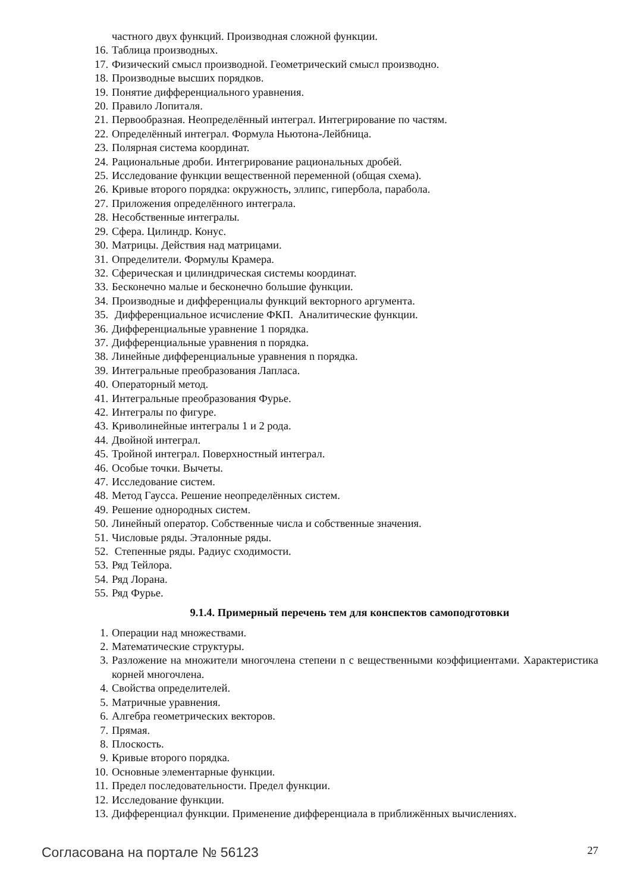частного двух функций. Производная сложной функции.
16. Таблица производных.
17. Физический смысл производной. Геометрический смысл производно.
18. Производные высших порядков.
19. Понятие дифференциального уравнения.
20. Правило Лопиталя.
21. Первообразная. Неопределённый интеграл. Интегрирование по частям.
22. Определённый интеграл. Формула Ньютона-Лейбница.
23. Полярная система координат.
24. Рациональные дроби. Интегрирование рациональных дробей.
25. Исследование функции вещественной переменной (общая схема).
26. Кривые второго порядка: окружность, эллипс, гипербола, парабола.
27. Приложения определённого интеграла.
28. Несобственные интегралы.
29. Сфера. Цилиндр. Конус.
30. Матрицы. Действия над матрицами.
31. Определители. Формулы Крамера.
32. Сферическая и цилиндрическая системы координат.
33. Бесконечно малые и бесконечно большие функции.
34. Производные и дифференциалы функций векторного аргумента.
35. Дифференциальное исчисление ФКП. Аналитические функции.
36. Дифференциальные уравнение 1 порядка.
37. Дифференциальные уравнения n порядка.
38. Линейные дифференциальные уравнения n порядка.
39. Интегральные преобразования Лапласа.
40. Операторный метод.
41. Интегральные преобразования Фурье.
42. Интегралы по фигуре.
43. Криволинейные интегралы 1 и 2 рода.
44. Двойной интеграл.
45. Тройной интеграл. Поверхностный интеграл.
46. Особые точки. Вычеты.
47. Исследование систем.
48. Метод Гаусса. Решение неопределённых систем.
49. Решение однородных систем.
50. Линейный оператор. Собственные числа и собственные значения.
51. Числовые ряды. Эталонные ряды.
52. Степенные ряды. Радиус сходимости.
53. Ряд Тейлора.
54. Ряд Лорана.
55. Ряд Фурье.
9.1.4. Примерный перечень тем для конспектов самоподготовки
1. Операции над множествами.
2. Математические структуры.
3. Разложение на множители многочлена степени n с вещественными коэффициентами. Характеристика корней многочлена.
4. Свойства определителей.
5. Матричные уравнения.
6. Алгебра геометрических векторов.
7. Прямая.
8. Плоскость.
9. Кривые второго порядка.
10. Основные элементарные функции.
11. Предел последовательности. Предел функции.
12. Исследование функции.
13. Дифференциал функции. Применение дифференциала в приближённых вычислениях.
Согласована на портале № 56123 27